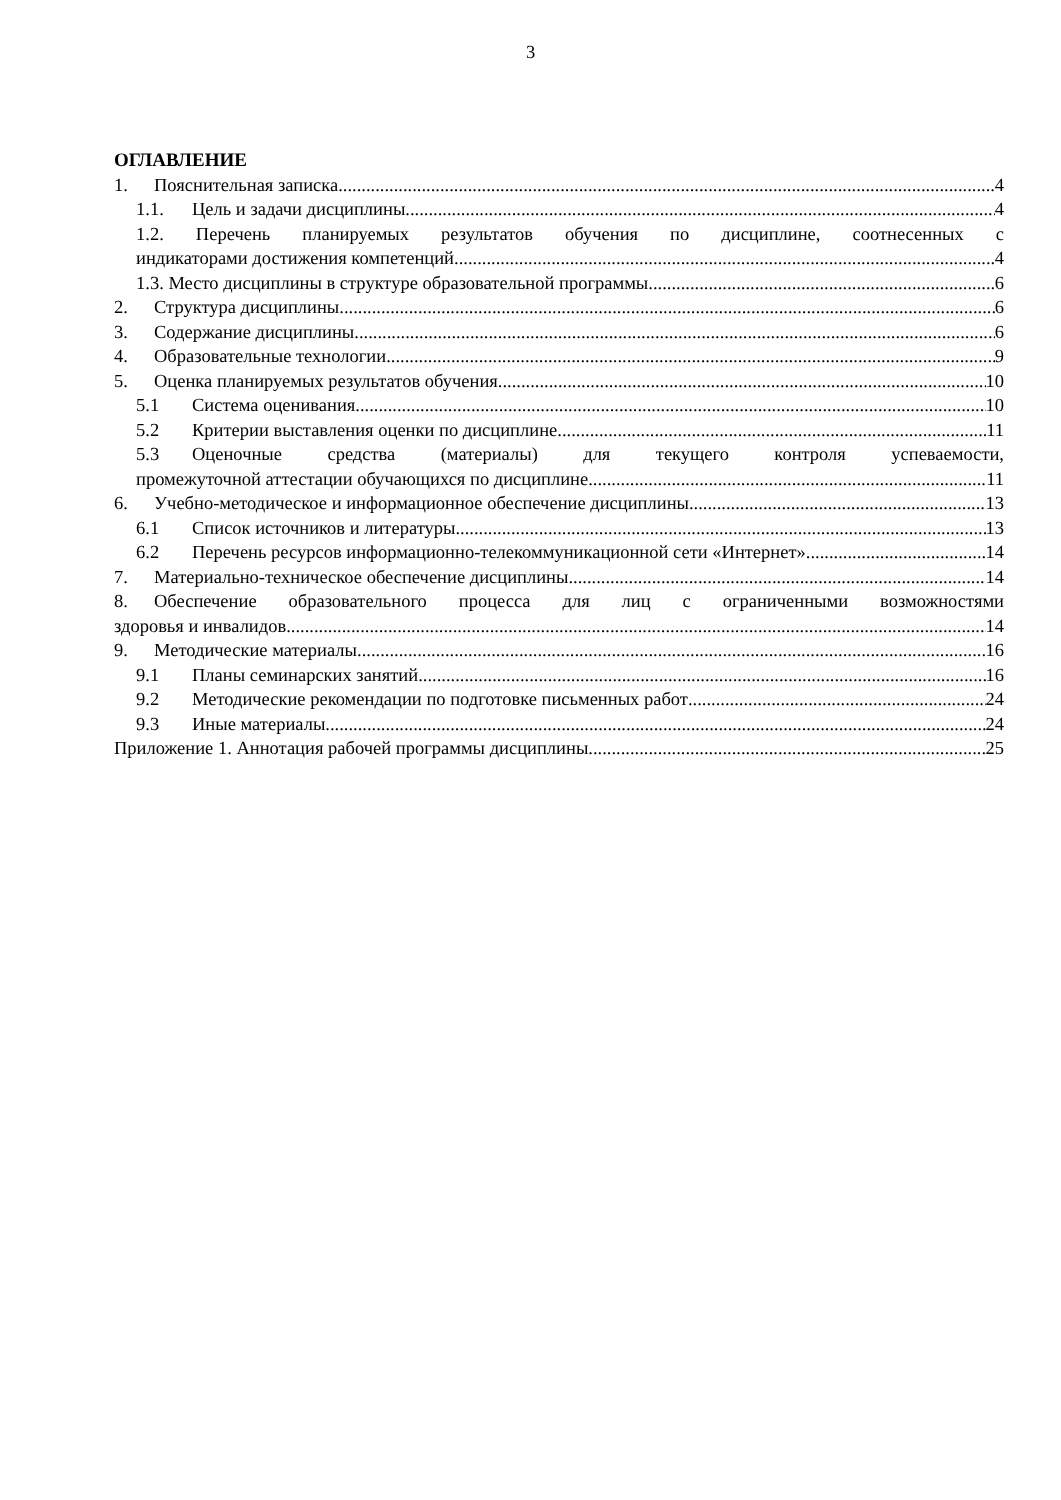3
ОГЛАВЛЕНИЕ
1. Пояснительная записка 4
1.1. Цель и задачи дисциплины 4
1.2. Перечень планируемых результатов обучения по дисциплине, соотнесенных с
индикаторами достижения компетенций 4
1.3. Место дисциплины в структуре образовательной программы 6
2. Структура дисциплины 6
3. Содержание дисциплины 6
4. Образовательные технологии 9
5. Оценка планируемых результатов обучения 10
5.1 Система оценивания 10
5.2 Критерии выставления оценки по дисциплине 11
5.3 Оценочные средства (материалы) для текущего контроля успеваемости,
промежуточной аттестации обучающихся по дисциплине 11
6. Учебно-методическое и информационное обеспечение дисциплины 13
6.1 Список источников и литературы 13
6.2 Перечень ресурсов информационно-телекоммуникационной сети «Интернет». 14
7. Материально-техническое обеспечение дисциплины 14
8. Обеспечение образовательного процесса для лиц с ограниченными возможностями
здоровья и инвалидов 14
9. Методические материалы 16
9.1 Планы семинарских занятий 16
9.2 Методические рекомендации по подготовке письменных работ 24
9.3 Иные материалы 24
Приложение 1. Аннотация рабочей программы дисциплины 25